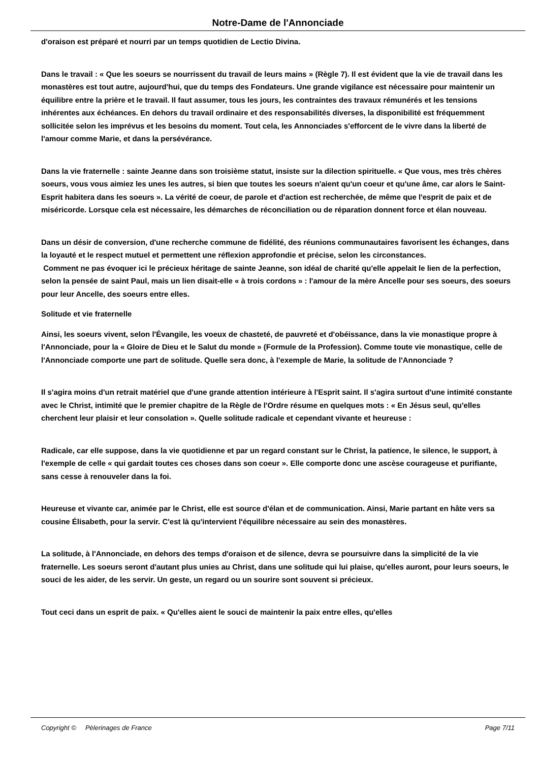Notre-Dame de l'Annonciade
d'oraison est préparé et nourri par un temps quotidien de Lectio Divina.
Dans le travail : « Que les soeurs se nourrissent du travail de leurs mains » (Règle 7). Il est évident que la vie de travail dans les monastères est tout autre, aujourd'hui, que du temps des Fondateurs. Une grande vigilance est nécessaire pour maintenir un équilibre entre la prière et le travail. Il faut assumer, tous les jours, les contraintes des travaux rémunérés et les tensions inhérentes aux échéances. En dehors du travail ordinaire et des responsabilités diverses, la disponibilité est fréquemment sollicitée selon les imprévus et les besoins du moment. Tout cela, les Annonciades s'efforcent de le vivre dans la liberté de l'amour comme Marie, et dans la persévérance.
Dans la vie fraternelle : sainte Jeanne dans son troisième statut, insiste sur la dilection spirituelle. « Que vous, mes très chères soeurs, vous vous aimiez les unes les autres, si bien que toutes les soeurs n'aient qu'un coeur et qu'une âme, car alors le Saint-Esprit habitera dans les soeurs ». La vérité de coeur, de parole et d'action est recherchée, de même que l'esprit de paix et de miséricorde. Lorsque cela est nécessaire, les démarches de réconciliation ou de réparation donnent force et élan nouveau.
Dans un désir de conversion, d'une recherche commune de fidélité, des réunions communautaires favorisent les échanges, dans la loyauté et le respect mutuel et permettent une réflexion approfondie et précise, selon les circonstances.
Comment ne pas évoquer ici le précieux héritage de sainte Jeanne, son idéal de charité qu'elle appelait le lien de la perfection, selon la pensée de saint Paul, mais un lien disait-elle « à trois cordons » : l'amour de la mère Ancelle pour ses soeurs, des soeurs pour leur Ancelle, des soeurs entre elles.
Solitude et vie fraternelle
Ainsi, les soeurs vivent, selon l'Évangile, les voeux de chasteté, de pauvreté et d'obéissance, dans la vie monastique propre à l'Annonciade, pour la « Gloire de Dieu et le Salut du monde » (Formule de la Profession). Comme toute vie monastique, celle de l'Annonciade comporte une part de solitude. Quelle sera donc, à l'exemple de Marie, la solitude de l'Annonciade ?
Il s'agira moins d'un retrait matériel que d'une grande attention intérieure à l'Esprit saint. Il s'agira surtout d'une intimité constante avec le Christ, intimité que le premier chapitre de la Règle de l'Ordre résume en quelques mots : « En Jésus seul, qu'elles cherchent leur plaisir et leur consolation ». Quelle solitude radicale et cependant vivante et heureuse :
Radicale, car elle suppose, dans la vie quotidienne et par un regard constant sur le Christ, la patience, le silence, le support, à l'exemple de celle « qui gardait toutes ces choses dans son coeur ». Elle comporte donc une ascèse courageuse et purifiante, sans cesse à renouveler dans la foi.
Heureuse et vivante car, animée par le Christ, elle est source d'élan et de communication. Ainsi, Marie partant en hâte vers sa cousine Élisabeth, pour la servir. C'est là qu'intervient l'équilibre nécessaire au sein des monastères.
La solitude, à l'Annonciade, en dehors des temps d'oraison et de silence, devra se poursuivre dans la simplicité de la vie fraternelle. Les soeurs seront d'autant plus unies au Christ, dans une solitude qui lui plaise, qu'elles auront, pour leurs soeurs, le souci de les aider, de les servir. Un geste, un regard ou un sourire sont souvent si précieux.
Tout ceci dans un esprit de paix. « Qu'elles aient le souci de maintenir la paix entre elles, qu'elles
Copyright © Pèlerinages de France Page 7/11